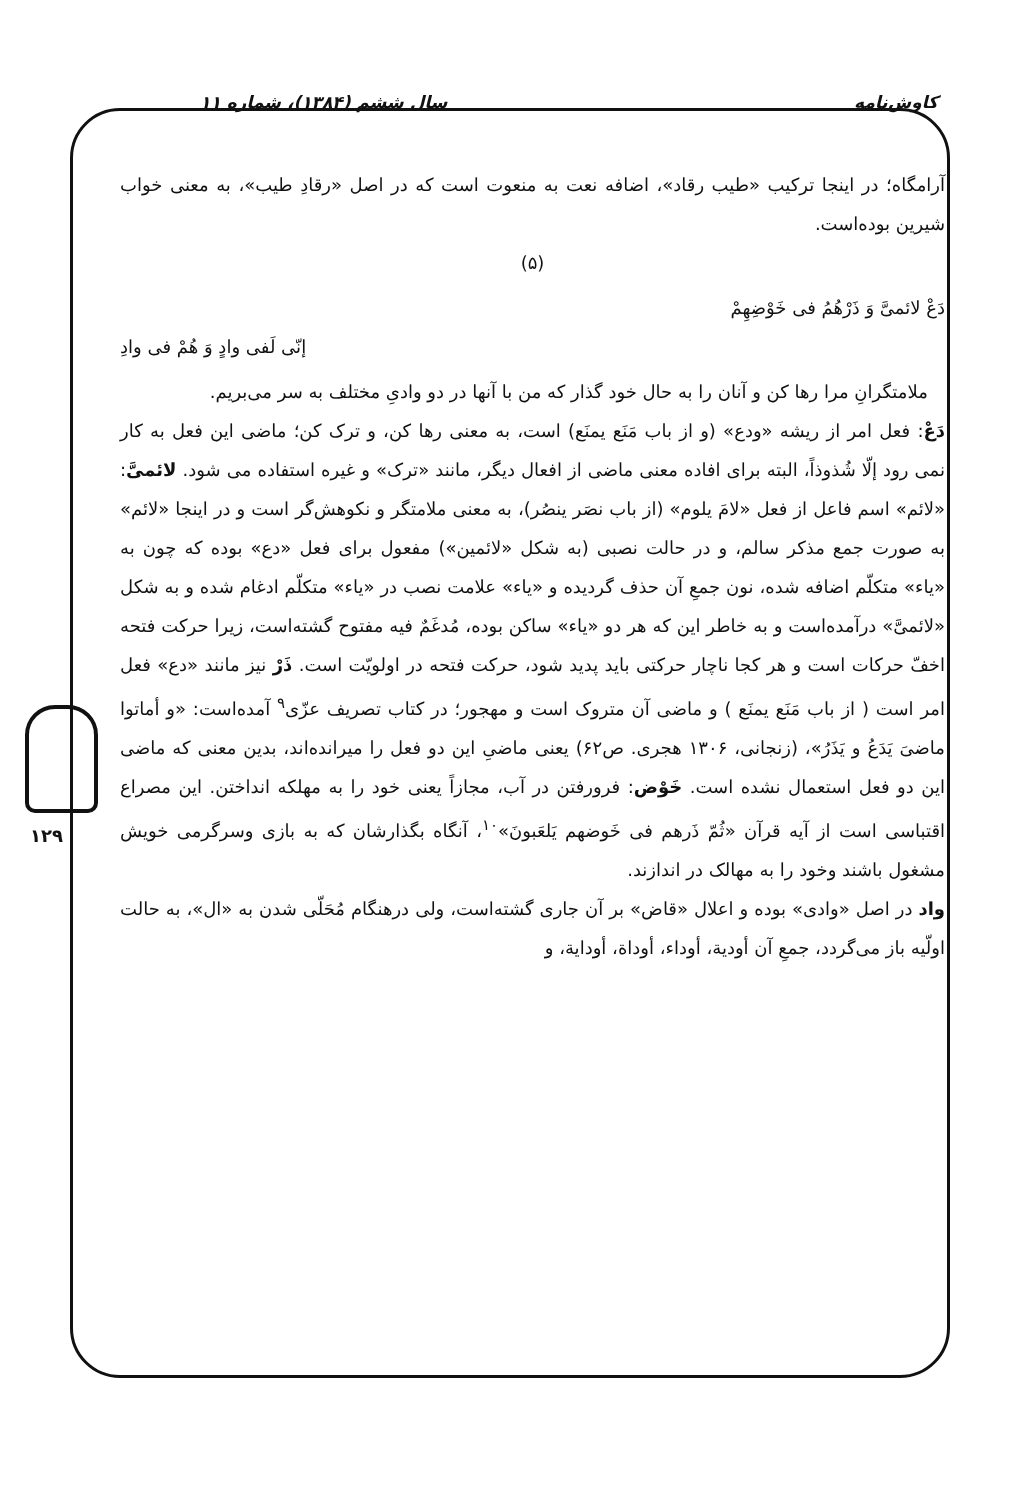کاوش‌نامه سال ششم (۱۳۸۴)، شماره ۱۱
۱۲۹
آرامگاه؛ در اینجا ترکیب «طیب رقاد»، اضافه نعت به منعوت است که در اصل «رقادِ طیب»، به معنی خواب شیرین بوده‌است.
(۵)
دَعْ لائمیَّ وَ ذَرْهُمُ فی خَوْضِهِمْ
إنّی لَفی وادٍ وَ هُمْ فی وادِ
ملامتگرانِ مرا رها کن و آنان را به حال خود گذار که من با آنها در دو وادیِ مختلف به سر می‌بریم.
دَعْ: فعل امر از ریشه «ودع» (و از باب مَنَع یمنَع) است، به معنی رها کن، و ترک کن؛ ماضی این فعل به کار نمی رود إلّا شُذوذاً، البته برای افاده معنی ماضی از افعال دیگر، مانند «ترک» و غیره استفاده می شود. لائمیَّ: «لائم» اسم فاعل از فعل «لامَ یلوم» (از باب نصَر ینصُر)، به معنی ملامتگر و نکوهش‌گر است و در اینجا «لائم» به صورت جمع مذکر سالم، و در حالت نصبی (به شکل «لائمین») مفعول برای فعل «دع» بوده که چون به «یاء» متکلّم اضافه شده، نون جمعِ آن حذف گردیده و «یاء» علامت نصب در «یاء» متکلّم ادغام شده و به شکل «لائمیَّ» درآمده‌است و به خاطر این که هر دو «یاء» ساکن بوده، مُدغَمٌ فیه مفتوح گشته‌است، زیرا حرکت فتحه اخفّ حرکات است و هر کجا ناچار حرکتی باید پدید شود، حرکت فتحه در اولویّت است. ذَرْ نیز مانند «دع» فعل امر است ( از باب مَنَع یمنَع ) و ماضی آن متروک است و مهجور؛ در کتاب تصریف عزّی<sup>۹</sup> آمده‌است: «و أماتوا ماضیَ یَدَعُ و یَذَرُ»، (زنجانی، ۱۳۰۶ هجری. ص۶۲) یعنی ماضیِ این دو فعل را میرانده‌اند، بدین معنی که ماضی این دو فعل استعمال نشده است. خَوْض: فرورفتن در آب، مجازاً یعنی خود را به مهلکه انداختن. این مصراع اقتباسی است از آیه قرآن «ثُمّ ذَرهم فی خَوضهم یَلعَبونَ»<sup>۱۰</sup>، آنگاه بگذارشان که به بازی وسرگرمی خویش مشغول باشند وخود را به مهالک در اندازند.
واد در اصل «وادی» بوده و اعلال «قاض» بر آن جاری گشته‌است، ولی درهنگام مُحَلّی شدن به «ال»، به حالت اولّیه باز می‌گردد، جمعِ آن أودیة، أوداء، أوداة، أودایة، و